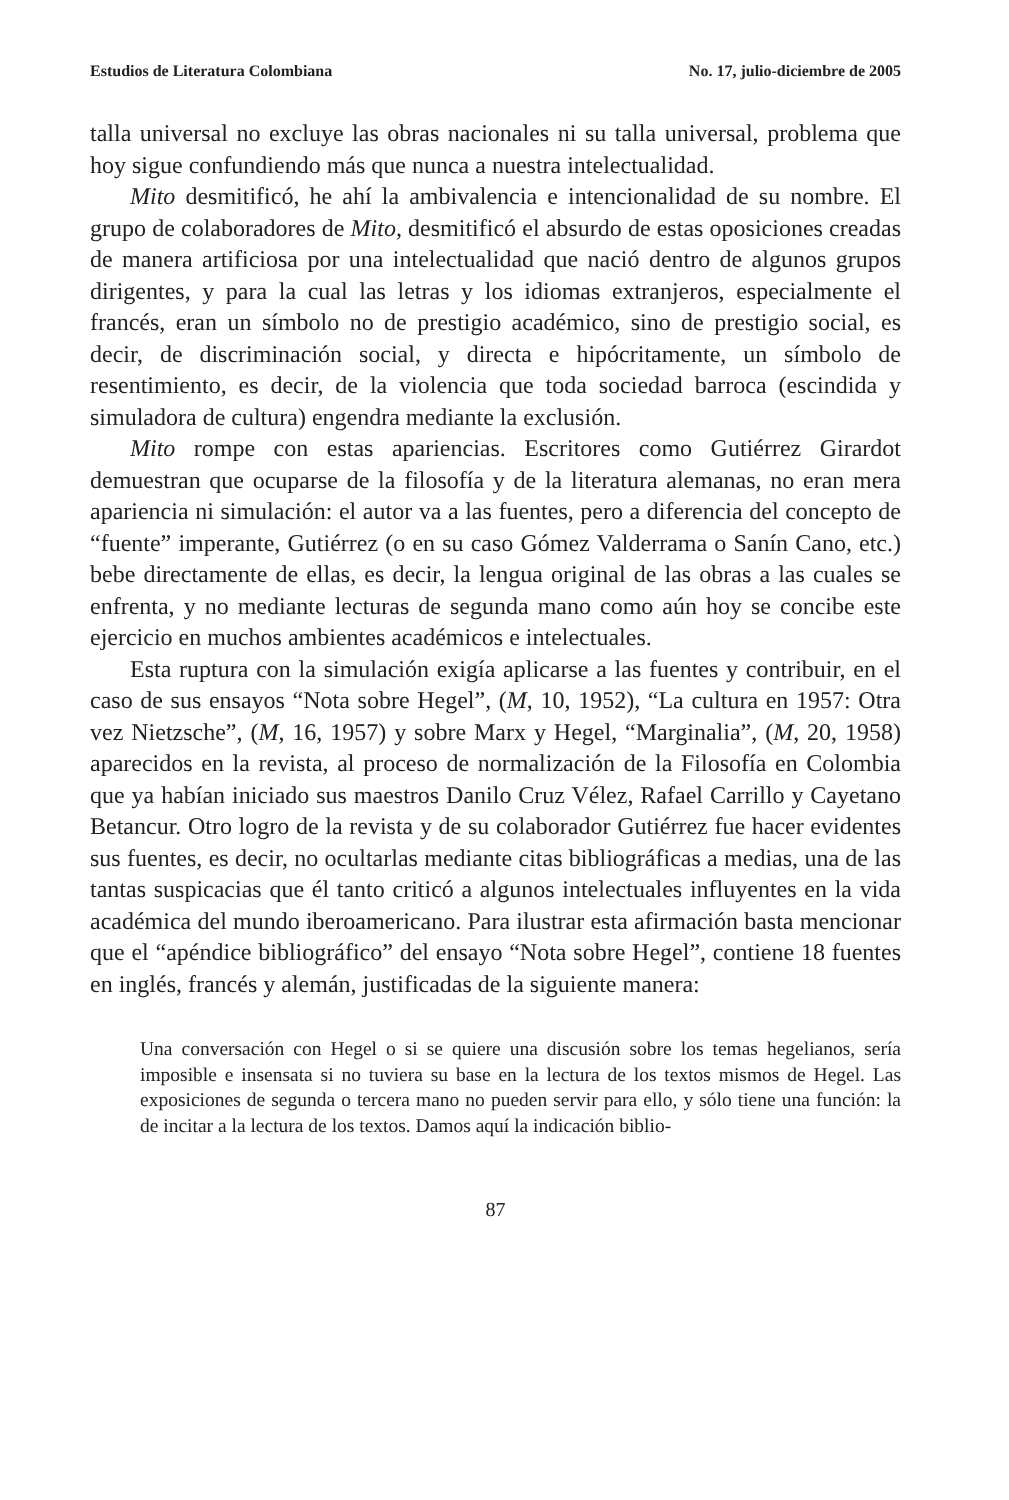Estudios de Literatura Colombiana No. 17, julio-diciembre de 2005
talla universal no excluye las obras nacionales ni su talla universal, problema que hoy sigue confundiendo más que nunca a nuestra intelectualidad.
Mito desmitificó, he ahí la ambivalencia e intencionalidad de su nombre. El grupo de colaboradores de Mito, desmitificó el absurdo de estas oposiciones creadas de manera artificiosa por una intelectualidad que nació dentro de algunos grupos dirigentes, y para la cual las letras y los idiomas extranjeros, especialmente el francés, eran un símbolo no de prestigio académico, sino de prestigio social, es decir, de discriminación social, y directa e hipócritamente, un símbolo de resentimiento, es decir, de la violencia que toda sociedad barroca (escindida y simuladora de cultura) engendra mediante la exclusión.
Mito rompe con estas apariencias. Escritores como Gutiérrez Girardot demuestran que ocuparse de la filosofía y de la literatura alemanas, no eran mera apariencia ni simulación: el autor va a las fuentes, pero a diferencia del concepto de “fuente” imperante, Gutiérrez (o en su caso Gómez Valderrama o Sanín Cano, etc.) bebe directamente de ellas, es decir, la lengua original de las obras a las cuales se enfrenta, y no mediante lecturas de segunda mano como aún hoy se concibe este ejercicio en muchos ambientes académicos e intelectuales.
Esta ruptura con la simulación exigía aplicarse a las fuentes y contribuir, en el caso de sus ensayos “Nota sobre Hegel”, (M, 10, 1952), “La cultura en 1957: Otra vez Nietzsche”, (M, 16, 1957) y sobre Marx y Hegel, “Marginalia”, (M, 20, 1958) aparecidos en la revista, al proceso de normalización de la Filosofía en Colombia que ya habían iniciado sus maestros Danilo Cruz Vélez, Rafael Carrillo y Cayetano Betancur. Otro logro de la revista y de su colaborador Gutiérrez fue hacer evidentes sus fuentes, es decir, no ocultarlas mediante citas bibliográficas a medias, una de las tantas suspicacias que él tanto criticó a algunos intelectuales influyentes en la vida académica del mundo iberoamericano. Para ilustrar esta afirmación basta mencionar que el “apéndice bibliográfico” del ensayo “Nota sobre Hegel”, contiene 18 fuentes en inglés, francés y alemán, justificadas de la siguiente manera:
Una conversación con Hegel o si se quiere una discusión sobre los temas hegelianos, sería imposible e insensata si no tuviera su base en la lectura de los textos mismos de Hegel. Las exposiciones de segunda o tercera mano no pueden servir para ello, y sólo tiene una función: la de incitar a la lectura de los textos. Damos aquí la indicación biblio-
87